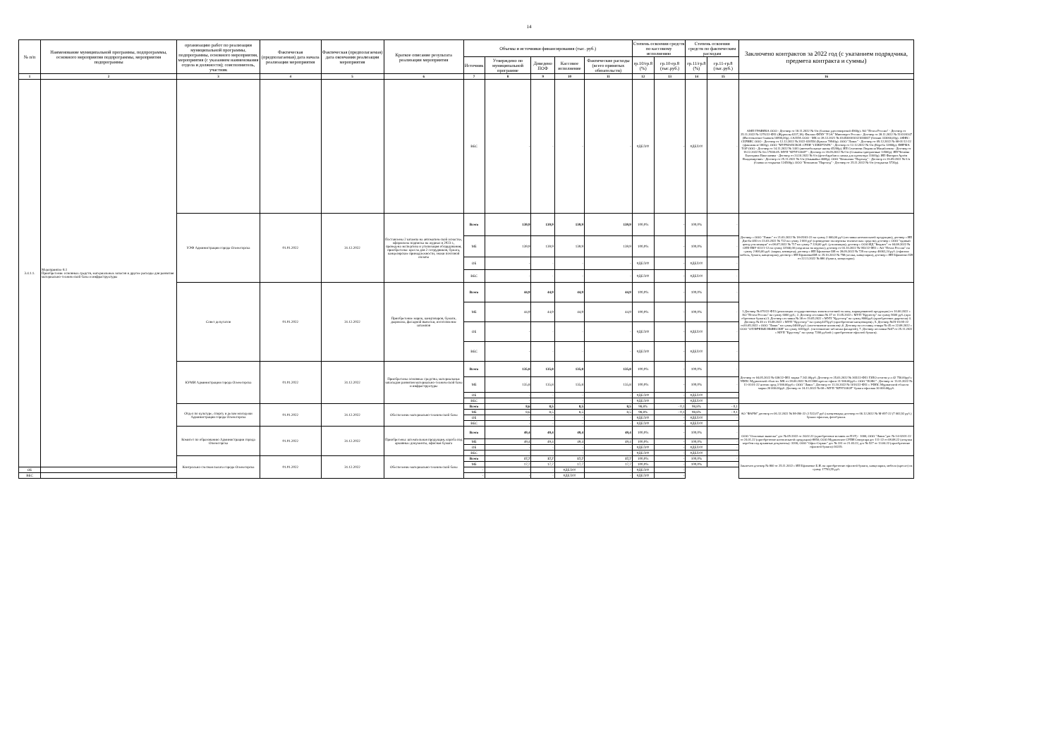14
| № п/п | Наименование муниципальной программы, подпрограммы, основного мероприятия подпрограммы, мероприятия подпрограммы | организацию работ по реализации муниципальной программы, подпрограммы, основного мероприятия, мероприятия (с указанием наименования отдела и должности); соисполнитель, участник | Фактическая (предполагаемая) дата начала реализации мероприятия | Фактическая (предполагаемая) дата окончания реализации мероприятия | Краткое описание результата реализации мероприятия | Объемы и источники финансирования (тыс. руб.) | | | | | Степень освоения средств по кассовому исполнению | | Степень освоения средств по фактическим расходам | | Заключено контрактов за 2022 год (с указанием подрядчика, предмета контракта и суммы) |
| --- | --- | --- | --- | --- | --- | --- | --- | --- | --- | --- | --- | --- | --- | --- | --- |
| | | | | | | Источник | Утверждено по муниципальной программе | Доведено ПОФ | Кассовое исполнение | Фактические расходы (всего принятых обязательств) | гр.10/гр.8 (%) | гр.10-гр.8 (тыс.руб.) | гр.11/гр.8 (%) | гр.11-гр.8 (тыс.руб.) | |
| 1 | 2 | 3 | 4 | 5 | 6 | 7 | 8 | 9 | 10 | 11 | 12 | 13 | 14 | 15 | 16 |
| 3.4.1.1. | Мероприятие 8.1 Приобретение основных средств, материальных запасов и другие расходы для развития материально-технической базы и инфраструктуры | | | | | ВБС | - | - | - | - | #ДЕЛ/0! | - | #ДЕЛ/0! | - | АМП ГРАФИКА ООО - Договор от 18.11.2022 № б/н (бланки удостоверений 4960р). АО "Почта России" - Договор от 25.11.2022 № 1276/22-Ф51 (Журналы 6237,18). Филиал ФГБУ "РЭА" Минэнерго России - Договор от 28.11.2022 № 51/03/0347 (Изготовление бланков 10890,00р). САЛЛА ООО - МК от 28.12.2021 № 0349300010321000047 (бензин 333060,00р). ОФИС-СЕРВИС ООО - Договор от 12.12.2022 № 2022-020554 (Бумага 70940р). ООО "Лавис" - Договор от 09.12.2022 № 08-01/12-22 (факсимиле 1800р). ООО "МУРМАНСКОЕ СРПИ "СЕВЕРТАРА" - Договор от 12.12.2022 № б/н (Короба 12800р). ФИРМА ТОР ООО - Договор от 14.11.2022 № 1401 (автомобильные шины 45200р). ИП Селезнева Людмила Михайловна - Договор от 19.12.2022 № б/н 17000.05. МУП "КРУГОЗОР" - Договор от 20.09.2022 № б/н (Стаканы одноразовые 13500р). ИП Четаева Екатерина Николаевна - Договор от 24.10.2022 № б/н (фотобарабан и лампа для проектора 11600р). ИП Фатерин Артём Владимирович - Договор от 25.11.2022 № б/н (Омывайка 4608р). ООО "Компания "Пароход" - Договор от 26.09.2022 № б/н (бланки и открытки 124500р). ООО "Компания "Пароход" - Договор от 25.11.2022 № б/н (открытки 5720р). |
| | | УЭФ Администрации города Оленегорска | 01.01.2022 | 31.12.2022 | Поставлены 2 штампа на автоматической оснастке, оформлена подписка на журнал в 2023 г., проведена экспертиза и утилизация оборудования, приобретены: кресла для 2 сотрудников, бумага, канцелярские принадлежности, знаки почтовой оплаты | Всего | 139,9 | 139,9 | 139,9 | 139,9 | 100,0% | - | 100,0% | - | Договор с ООО "Лавис" от 21.03.2022 № 18-05/03-22 на сумму 2 000,00 руб (поставка штемпельной продукции); договор с ИП Дзюба ОЮ от 23.03.2022 № 722 на сумму 2 000 руб (проведение экспертизы технических средств); договор с ООО "единый центр утилизации" от 08.07.2022 № 717 на сумму 7 220,00 руб. (утилизация); договор с ООО ИД "Бюджет" от 04.08.2022 № ОП9-ПБУ-023/1-12 на сумму 32940,00 (подписка на журнал); договор от 03.10.2022 № 953/22-Ф51 с АО "Почта России" на сумму 2 800,00 руб. (марки, конверты); договор с ИП Ефименко ЕИ от 28.09.2022 № 729 на сумму 46062,24 руб. (офисная мебель, бумага, канцелярия); договор с ИП ЕфименкоЕИ от 25.10.2022 № 798 (полки, канцелярия), договор с ИП Ефименко ЕИ от 22.11.2022 № 886 (бумага, канцелярия). |
| | | | | | | МБ | 139,9 | 139,9 | 139,9 | 139,9 | 100,0% | - | 100,0% | - | |
| | | | | | | ОБ | - | - | - | - | #ДЕЛ/0! | - | #ДЕЛ/0! | - | |
| | | | | | | ВБС | - | - | - | - | #ДЕЛ/0! | - | #ДЕЛ/0! | - | |
| | | Совет депутатов | 01.01.2022 | 31.12.2022 | Приобретение марок, канцтоваров, бумаги, дырокола, фасадной вывески, изготовление штампов | Всего | 44,9 | 44,9 | 44,9 | 44,9 | 100,0% | - | 100,0% | - | 1.Договор № 670/22-Ф51 (реализация государственных знаков почтовой оплаты, маркированной продукции) от 10.06.2022 с АО "Почта России" на сумму 6000 руб.; 2. Договор поставки № 37 от 11.05.2022 с МУП "Крузогор" на сумму 9600 руб..(при обретение бумаги) 3. Договор поставки № 38 от 19.05.2022 с МУП "Кругозор" на сумму 8000руб.(приобретение дырокола) 4. Договор № 49 от 19.08.2022 с МУП "Кругозор"' на сумму4472руб (приобретение канцтоваров).; 5. Договор №19-01/05-22 от20.05.2022 с ООО "Лавис" на сумму34600 руб. (изготовление штампов) ;6. Доогвор на поставку товара № 45 от 22.08.2022 с ООО "ОТЛИЧНЫЕ ВЫВЕСКИ" на сумму 6200руб. (тзготовление таблички фасадной), 7. Договор поставки №67 от 25.11.2022 с МУП "Кругозор" на сумму 7200 рублей ( приобретение офисной бумаги). |
| | | | | | | МБ | 44,9 | 44,9 | 44,9 | 44,9 | 100,0% | - | 100,0% | - | |
| | | | | | | ОБ | - | - | - | - | #ДЕЛ/0! | - | #ДЕЛ/0! | - | |
| | | | | | | ВБС | - | - | - | - | #ДЕЛ/0! | - | #ДЕЛ/0! | - | |
| | | КУМИ Администрации города Оленегорска | 01.01.2022 | 31.12.2022 | Приобретены основные средства, материальные запасыдля развития материально-технической базы и инфраструктуры | Всего | 135,8 | 135,8 | 135,8 | 135,8 | 100,0% | - | 100,0% | - | Договор от 04.05.2022 № 638/22-Ф51 марки 7 242.00руб. Договор от 25.03.2022 № 365/22-Ф51 ГЗПО почтов усл 42 750.00руб.с УФПС Мурманской области. МК от 28.06.2022 № 011806 кресла офисн 31 900.00руб.с ООО "НОКС". Договор от 11.01.2022 № 11-01/01-22 штемп прод 3 900.00руб.с ООО "Лавис". Договор от 11.10.2022 № 1016/22-Ф51 с УФПС Мурманской области марки 20 000.00руб. Договор от 24.11.2022 № 68 с МУП "КРУГОЗОР" бумага офисная 30 000.00руб. |
| | | | | | | МБ | 135,8 | 135,8 | 135,8 | 135,8 | 100,0% | - | 100,0% | - | |
| | | | | | | ОБ | - | - | - | - | #ДЕЛ/0! | - | #ДЕЛ/0! | - | |
| | | | | | | ВБС | - | - | - | - | #ДЕЛ/0! | - | #ДЕЛ/0! | - | |
| | | Отдел по культуре, спорту и делам молодежи Администрации города Оленегорска | 01.01.2022 | 31.12.2022 | Обеспечение материально-технической базы | Всего | 8,6 | 8,5 | 8,5 | 8,5 | 98,8% | - 0,1 | 98,8% | - 0,1 | АО "ФАРМ" договор от 06.12.2022 № М-096-22 (1 522,67 руб.) канцтовары; договор от 06.12.2022 № М-097-22 (7 002,92 руб.) бумага офисная, фотобумага. |
| | | | | | | МБ | 8,6 | 8,5 | 8,5 | 8,5 | 98,8% | - 0,1 | 98,8% | - 0,1 | |
| | | | | | | ОБ | - | - | - | - | #ДЕЛ/0! | - | #ДЕЛ/0! | - | |
| | | | | | | ВБС | - | - | - | - | #ДЕЛ/0! | - | #ДЕЛ/0! | - | |
| | | Комитет по образованию Администрации города Оленегорска | 01.01.2022 | 31.12.2022 | Приобретены: штемпельная продукция, короба под архивные документы, офисная бумага | Всего | 49,4 | 49,4 | 49,4 | 49,4 | 100,0% | - | 100,0% | - | ООО "Отличные вывески" дог № 05-2022 от 24.02.22 (приобретение вставок из ПЭТ) - 1000; ООО "Лавис"дог № 14-02/01-22 от 24.01.22 (приобретение штемпельной продукции)-8850; ООО Мурманское СРПИ Севертара дог 111-22 от 08.08.22 (покупка коробов под архивные документы) -3200; ООО "Офис-Сервис" дог № 331 от 21.03.22, дог № 527 от 13.04.22 (приобретение офисной бумаги)-36319. |
| | | | | | | МБ | 49,4 | 49,4 | 49,4 | 49,4 | 100,0% | - | 100,0% | - | |
| | | | | | | ОБ | - | - | - | - | #ДЕЛ/0! | - | #ДЕЛ/0! | - | |
| | | | | | | ВБС | - | - | - | - | #ДЕЛ/0! | - | #ДЕЛ/0! | - | |
| | | Контрольно-счетная палата города Оленегорска | 01.01.2022 | 31.12.2022 | Обеспечение материально-технической базы | Всего | 17,7 | 17,7 | 17,7 | 17,7 | 100,0% | - | 100,0% | - | Заключен договор № 860 от 25.11.2022 с ИП Ефименко Е.И. на приобретение офисной бумаги, канцелярии, мебели (кресло) на сумму 17703,55 руб. |
| | | | | | | МБ | 17,7 | 17,7 | 17,7 | 17,7 | 100,0% | - | 100,0% | - | |
| ОБ | - | | | | | - | - | - | #ДЕЛ/0! | - | #ДЕЛ/0! | - | | | |
| ВБС | - | | | | | - | - | - | #ДЕЛ/0! | - | #ДЕЛ/0! | - | | | |